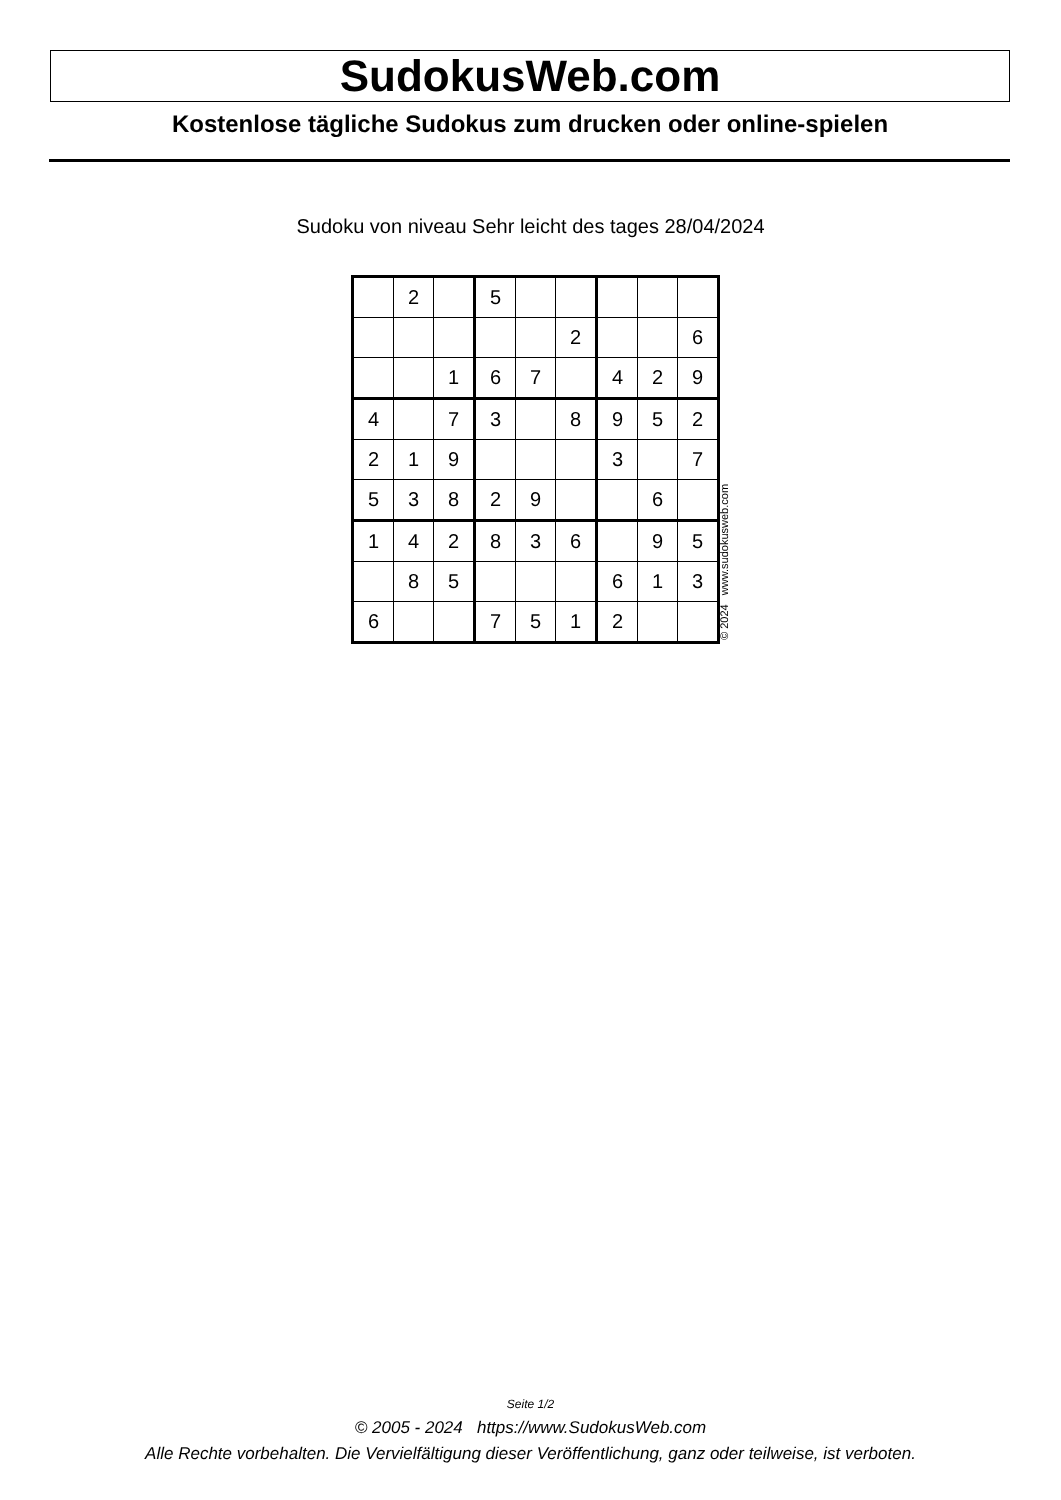SudokusWeb.com
Kostenlose tägliche Sudokus zum drucken oder online-spielen
Sudoku von niveau Sehr leicht des tages 28/04/2024
| | 2 | | 5 | | | | | |
| | | | | | 2 | | | 6 |
| | | 1 | 6 | 7 | | 4 | 2 | 9 |
| 4 | | 7 | 3 | | 8 | 9 | 5 | 2 |
| 2 | 1 | 9 | | | | 3 | | 7 |
| 5 | 3 | 8 | 2 | 9 | | | 6 | |
| 1 | 4 | 2 | 8 | 3 | 6 | | 9 | 5 |
| | 8 | 5 | | | | 6 | 1 | 3 |
| 6 | | | 7 | 5 | 1 | 2 | | |
© 2024 www.sudokusweb.com
Seite 1/2
© 2005 - 2024 https://www.SudokusWeb.com
Alle Rechte vorbehalten. Die Vervielfältigung dieser Veröffentlichung, ganz oder teilweise, ist verboten.